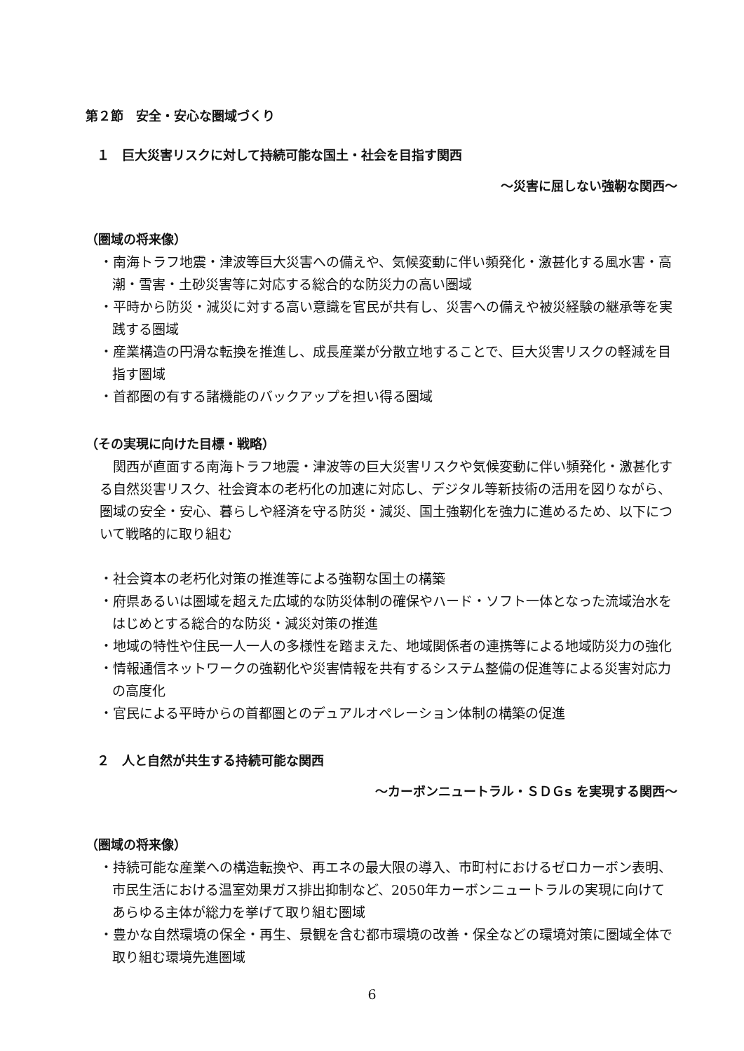第２節　安全・安心な圏域づくり
１　巨大災害リスクに対して持続可能な国土・社会を目指す関西
～災害に屈しない強靭な関西～
（圏域の将来像）
・南海トラフ地震・津波等巨大災害への備えや、気候変動に伴い頻発化・激甚化する風水害・高潮・雪害・土砂災害等に対応する総合的な防災力の高い圏域
・平時から防災・減災に対する高い意識を官民が共有し、災害への備えや被災経験の継承等を実践する圏域
・産業構造の円滑な転換を推進し、成長産業が分散立地することで、巨大災害リスクの軽減を目指す圏域
・首都圏の有する諸機能のバックアップを担い得る圏域
（その実現に向けた目標・戦略）
　関西が直面する南海トラフ地震・津波等の巨大災害リスクや気候変動に伴い頻発化・激甚化する自然災害リスク、社会資本の老朽化の加速に対応し、デジタル等新技術の活用を図りながら、圏域の安全・安心、暮らしや経済を守る防災・減災、国土強靭化を強力に進めるため、以下について戦略的に取り組む
・社会資本の老朽化対策の推進等による強靭な国土の構築
・府県あるいは圏域を超えた広域的な防災体制の確保やハード・ソフト一体となった流域治水をはじめとする総合的な防災・減災対策の推進
・地域の特性や住民一人一人の多様性を踏まえた、地域関係者の連携等による地域防災力の強化
・情報通信ネットワークの強靭化や災害情報を共有するシステム整備の促進等による災害対応力の高度化
・官民による平時からの首都圏とのデュアルオペレーション体制の構築の促進
２　人と自然が共生する持続可能な関西
～カーボンニュートラル・ＳＤＧs を実現する関西～
（圏域の将来像）
・持続可能な産業への構造転換や、再エネの最大限の導入、市町村におけるゼロカーボン表明、市民生活における温室効果ガス排出抑制など、2050年カーボンニュートラルの実現に向けてあらゆる主体が総力を挙げて取り組む圏域
・豊かな自然環境の保全・再生、景観を含む都市環境の改善・保全などの環境対策に圏域全体で取り組む環境先進圏域
6